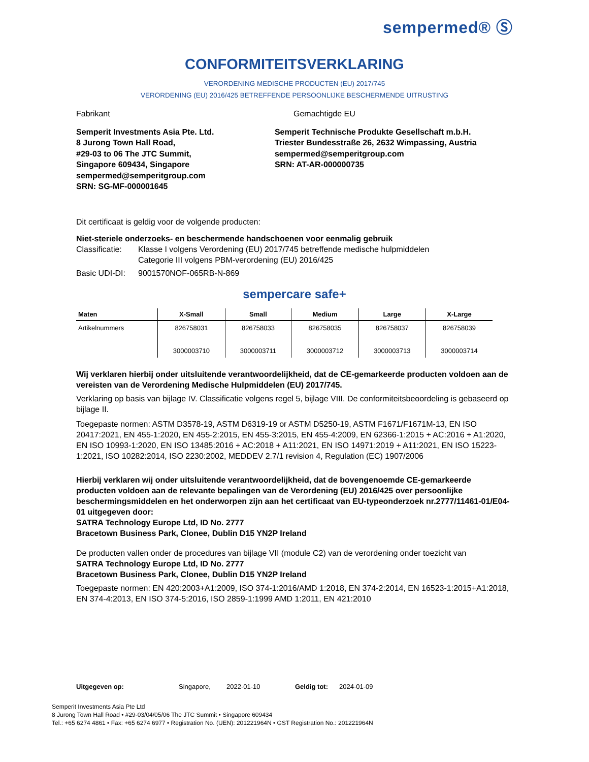sempermed® Ⓢ
CONFORMITEITSVERKLARING
VERORDENING MEDISCHE PRODUCTEN (EU) 2017/745
VERORDENING (EU) 2016/425 BETREFFENDE PERSOONLIJKE BESCHERMENDE UITRUSTING
Fabrikant Gemachtigde EU
Semperit Investments Asia Pte. Ltd.
8 Jurong Town Hall Road,
#29-03 to 06 The JTC Summit,
Singapore 609434, Singapore
sempermed@semperitgroup.com
SRN: SG-MF-000001645
Semperit Technische Produkte Gesellschaft m.b.H.
Triester Bundesstraße 26, 2632 Wimpassing, Austria
sempermed@semperitgroup.com
SRN: AT-AR-000000735
Dit certificaat is geldig voor de volgende producten:
Niet-steriele onderzoeks- en beschermende handschoenen voor eenmalig gebruik
| Classificatie: | Klasse I volgens Verordening (EU) 2017/745 betreffende medische hulpmiddelen Categorie III volgens PBM-verordening (EU) 2016/425 |
| Basic UDI-DI: | 9001570NOF-065RB-N-869 |
sempercare safe+
| Maten | X-Small | Small | Medium | Large | X-Large |
| --- | --- | --- | --- | --- | --- |
| Artikelnummers | 826758031 3000003710 | 826758033 3000003711 | 826758035 3000003712 | 826758037 3000003713 | 826758039 3000003714 |
Wij verklaren hierbij onder uitsluitende verantwoordelijkheid, dat de CE-gemarkeerde producten voldoen aan de vereisten van de Verordening Medische Hulpmiddelen (EU) 2017/745.
Verklaring op basis van bijlage IV. Classificatie volgens regel 5, bijlage VIII. De conformiteitsbeoordeling is gebaseerd op bijlage II.
Toegepaste normen: ASTM D3578-19, ASTM D6319-19 or ASTM D5250-19, ASTM F1671/F1671M-13, EN ISO 20417:2021, EN 455-1:2020, EN 455-2:2015, EN 455-3:2015, EN 455-4:2009, EN 62366-1:2015 + AC:2016 + A1:2020, EN ISO 10993-1:2020, EN ISO 13485:2016 + AC:2018 + A11:2021, EN ISO 14971:2019 + A11:2021, EN ISO 15223-1:2021, ISO 10282:2014, ISO 2230:2002, MEDDEV 2.7/1 revision 4, Regulation (EC) 1907/2006
Hierbij verklaren wij onder uitsluitende verantwoordelijkheid, dat de bovengenoemde CE-gemarkeerde producten voldoen aan de relevante bepalingen van de Verordening (EU) 2016/425 over persoonlijke beschermingsmiddelen en het onderworpen zijn aan het certificaat van EU-typeonderzoek nr.2777/11461-01/E04-01 uitgegeven door:
SATRA Technology Europe Ltd, ID No. 2777
Bracetown Business Park, Clonee, Dublin D15 YN2P Ireland
De producten vallen onder de procedures van bijlage VII (module C2) van de verordening onder toezicht van
SATRA Technology Europe Ltd, ID No. 2777
Bracetown Business Park, Clonee, Dublin D15 YN2P Ireland
Toegepaste normen: EN 420:2003+A1:2009, ISO 374-1:2016/AMD 1:2018, EN 374-2:2014, EN 16523-1:2015+A1:2018, EN 374-4:2013, EN ISO 374-5:2016, ISO 2859-1:1999 AMD 1:2011, EN 421:2010
Uitgegeven op: Singapore, 2022-01-10 Geldig tot: 2024-01-09
Semperit Investments Asia Pte Ltd
8 Jurong Town Hall Road • #29-03/04/05/06 The JTC Summit • Singapore 609434
Tel.: +65 6274 4861 • Fax: +65 6274 6977 • Registration No. (UEN): 201221964N • GST Registration No.: 201221964N